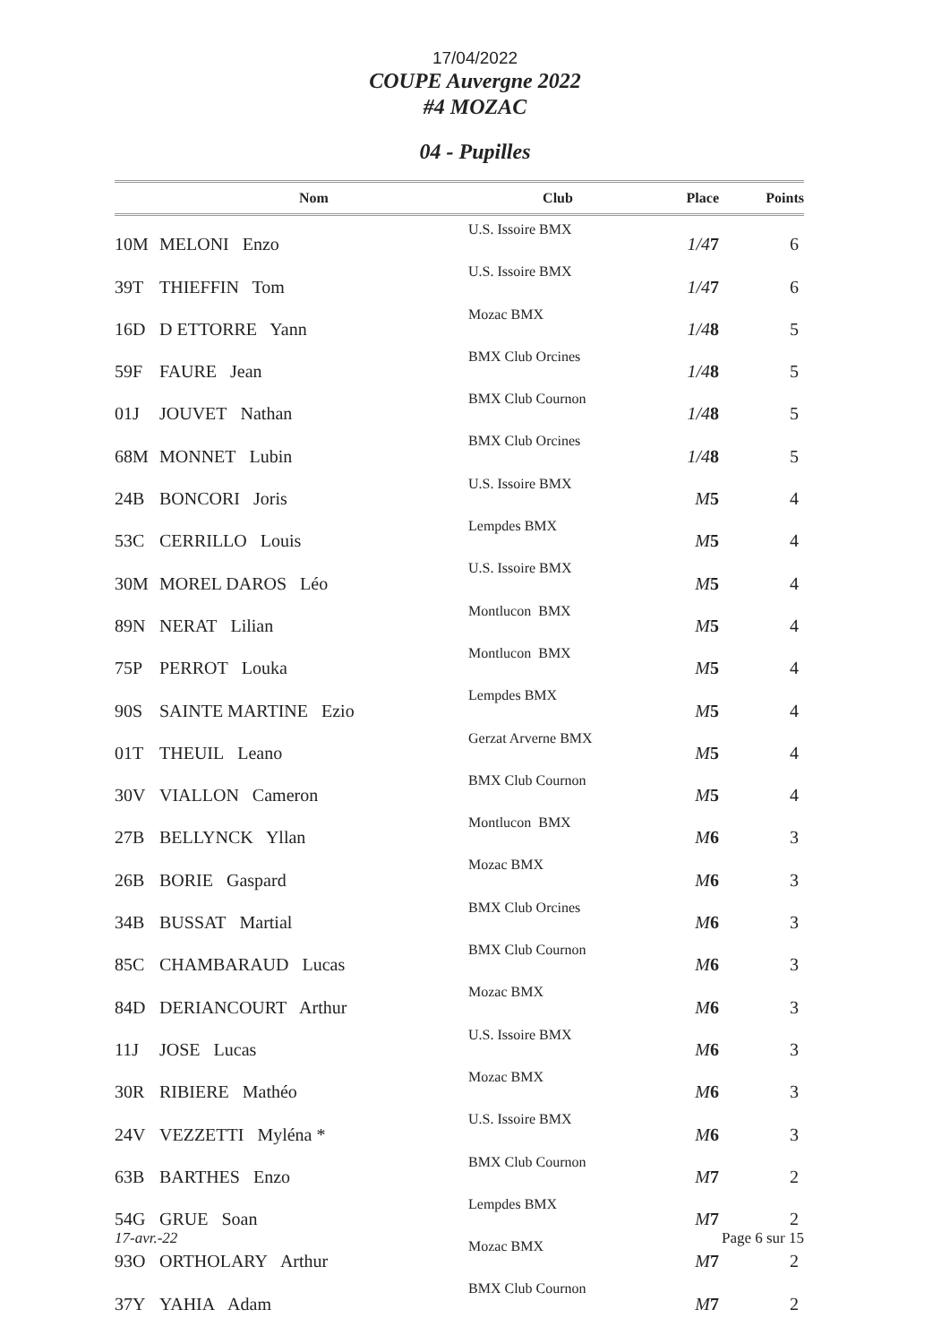17/04/2022
COUPE Auvergne 2022
#4 MOZAC
04 - Pupilles
| | Nom | Club | Place | Points |
| --- | --- | --- | --- | --- |
| 10M | MELONI Enzo | U.S. Issoire BMX | 1/4 7 | 6 |
| 39T | THIEFFIN Tom | U.S. Issoire BMX | 1/4 7 | 6 |
| 16D | D ETTORRE Yann | Mozac BMX | 1/4 8 | 5 |
| 59F | FAURE Jean | BMX Club Orcines | 1/4 8 | 5 |
| 01J | JOUVET Nathan | BMX Club Cournon | 1/4 8 | 5 |
| 68M | MONNET Lubin | BMX Club Orcines | 1/4 8 | 5 |
| 24B | BONCORI Joris | U.S. Issoire BMX | M 5 | 4 |
| 53C | CERRILLO Louis | Lempdes BMX | M 5 | 4 |
| 30M | MOREL DAROS Léo | U.S. Issoire BMX | M 5 | 4 |
| 89N | NERAT Lilian | Montlucon BMX | M 5 | 4 |
| 75P | PERROT Louka | Montlucon BMX | M 5 | 4 |
| 90S | SAINTE MARTINE Ezio | Lempdes BMX | M 5 | 4 |
| 01T | THEUIL Leano | Gerzat Arverne BMX | M 5 | 4 |
| 30V | VIALLON Cameron | BMX Club Cournon | M 5 | 4 |
| 27B | BELLYNCK Yllan | Montlucon BMX | M 6 | 3 |
| 26B | BORIE Gaspard | Mozac BMX | M 6 | 3 |
| 34B | BUSSAT Martial | BMX Club Orcines | M 6 | 3 |
| 85C | CHAMBARAUD Lucas | BMX Club Cournon | M 6 | 3 |
| 84D | DERIANCOURT Arthur | Mozac BMX | M 6 | 3 |
| 11J | JOSE Lucas | U.S. Issoire BMX | M 6 | 3 |
| 30R | RIBIERE Mathéo | Mozac BMX | M 6 | 3 |
| 24V | VEZZETTI Myléna * | U.S. Issoire BMX | M 6 | 3 |
| 63B | BARTHES Enzo | BMX Club Cournon | M 7 | 2 |
| 54G | GRUE Soan | Lempdes BMX | M 7 | 2 |
| 93O | ORTHOLARY Arthur | Mozac BMX | M 7 | 2 |
| 37Y | YAHIA Adam | BMX Club Cournon | M 7 | 2 |
17-avr.-22 Page 6 sur 15